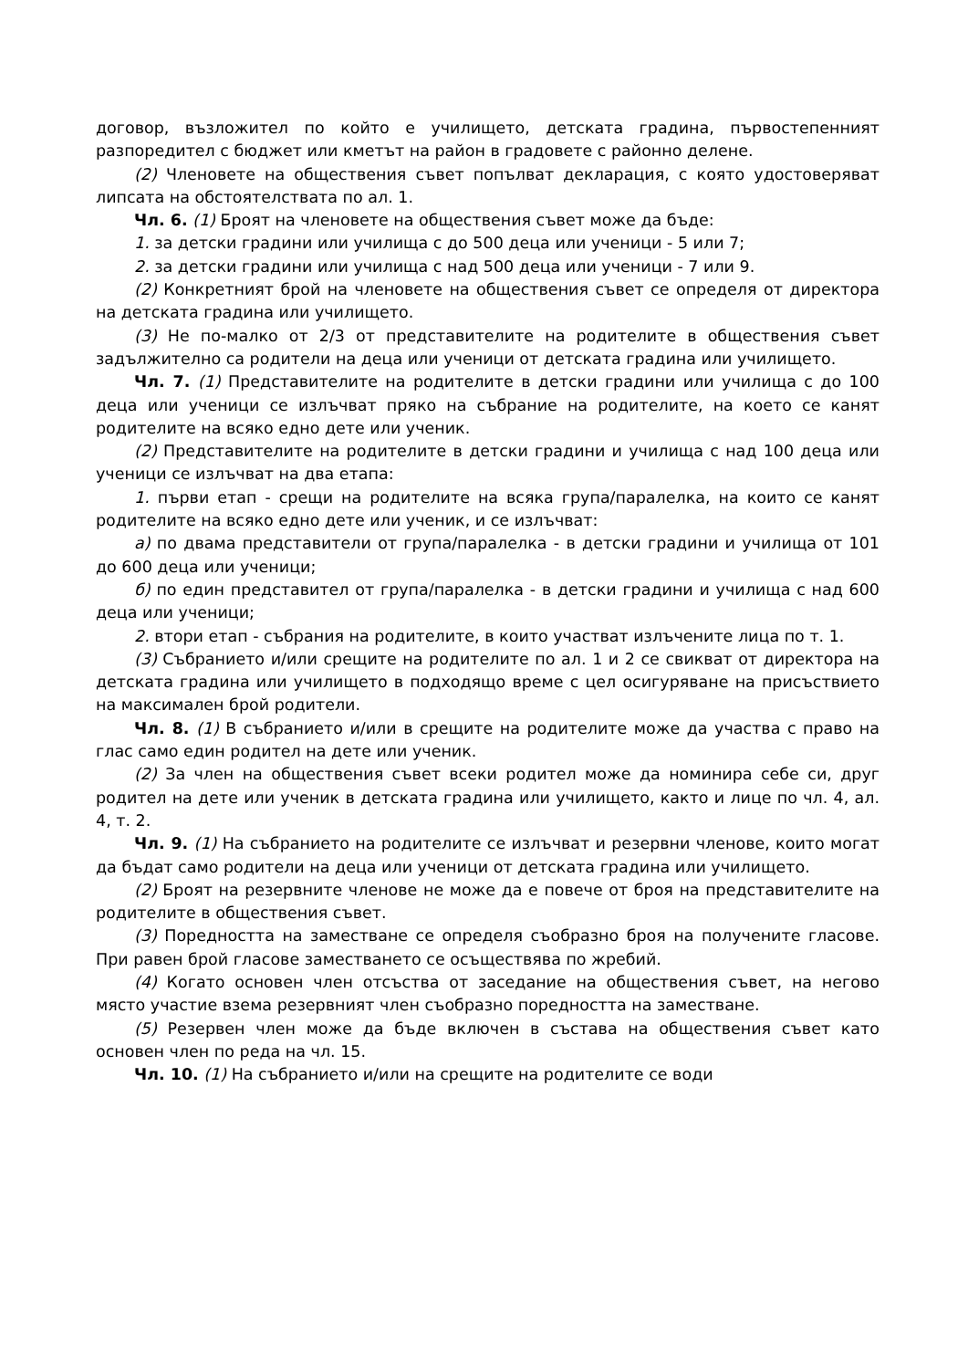договор, възложител по който е училището, детската градина, първостепенният разпоредител с бюджет или кметът на район в градовете с районно делене.
(2) Членовете на обществения съвет попълват декларация, с която удостоверяват липсата на обстоятелствата по ал. 1.
Чл. 6. (1) Броят на членовете на обществения съвет може да бъде:
1. за детски градини или училища с до 500 деца или ученици - 5 или 7;
2. за детски градини или училища с над 500 деца или ученици - 7 или 9.
(2) Конкретният брой на членовете на обществения съвет се определя от директора на детската градина или училището.
(3) Не по-малко от 2/3 от представителите на родителите в обществения съвет задължително са родители на деца или ученици от детската градина или училището.
Чл. 7. (1) Представителите на родителите в детски градини или училища с до 100 деца или ученици се излъчват пряко на събрание на родителите, на което се канят родителите на всяко едно дете или ученик.
(2) Представителите на родителите в детски градини и училища с над 100 деца или ученици се излъчват на два етапа:
1. първи етап - срещи на родителите на всяка група/паралелка, на които се канят родителите на всяко едно дете или ученик, и се излъчват:
а) по двама представители от група/паралелка - в детски градини и училища от 101 до 600 деца или ученици;
б) по един представител от група/паралелка - в детски градини и училища с над 600 деца или ученици;
2. втори етап - събрания на родителите, в които участват излъчените лица по т. 1.
(3) Събранието и/или срещите на родителите по ал. 1 и 2 се свикват от директора на детската градина или училището в подходящо време с цел осигуряване на присъствието на максимален брой родители.
Чл. 8. (1) В събранието и/или в срещите на родителите може да участва с право на глас само един родител на дете или ученик.
(2) За член на обществения съвет всеки родител може да номинира себе си, друг родител на дете или ученик в детската градина или училището, както и лице по чл. 4, ал. 4, т. 2.
Чл. 9. (1) На събранието на родителите се излъчват и резервни членове, които могат да бъдат само родители на деца или ученици от детската градина или училището.
(2) Броят на резервните членове не може да е повече от броя на представителите на родителите в обществения съвет.
(3) Поредността на заместване се определя съобразно броя на получените гласове. При равен брой гласове заместването се осъществява по жребий.
(4) Когато основен член отсъства от заседание на обществения съвет, на негово място участие взема резервният член съобразно поредността на заместване.
(5) Резервен член може да бъде включен в състава на обществения съвет като основен член по реда на чл. 15.
Чл. 10. (1) На събранието и/или на срещите на родителите се води